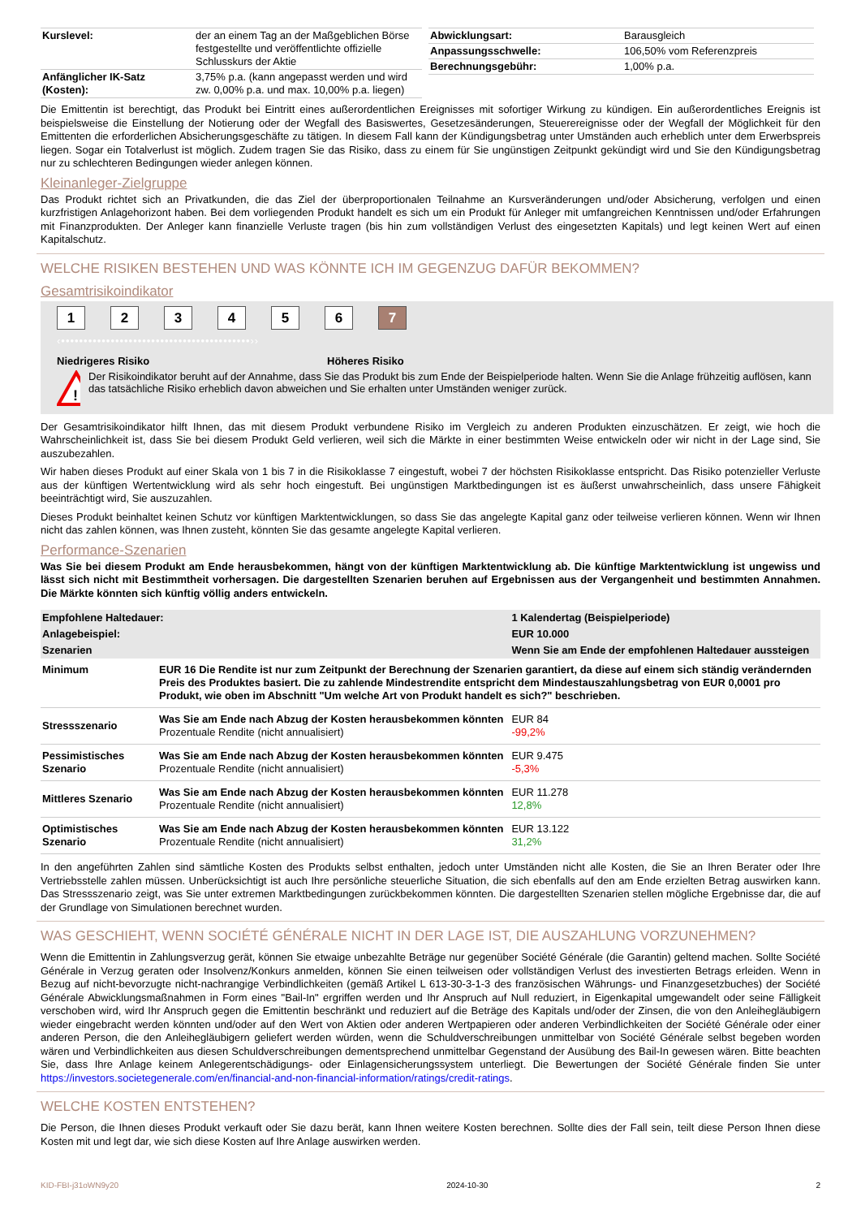| Kurslevel: | der an einem Tag an der Maßgeblichen Börse festgestellte und veröffentlichte offizielle Schlusskurs der Aktie |
| Anfänglicher IK-Satz (Kosten): | 3,75% p.a. (kann angepasst werden und wird zw. 0,00% p.a. und max. 10,00% p.a. liegen) |
| Abwicklungsart: | Barausgleich |
| Anpassungsschwelle: | 106,50% vom Referenzpreis |
| Berechnungsgebühr: | 1,00% p.a. |
Die Emittentin ist berechtigt, das Produkt bei Eintritt eines außerordentlichen Ereignisses mit sofortiger Wirkung zu kündigen. Ein außerordentliches Ereignis ist beispielsweise die Einstellung der Notierung oder der Wegfall des Basiswertes, Gesetzesänderungen, Steuerereignisse oder der Wegfall der Möglichkeit für den Emittenten die erforderlichen Absicherungsgeschäfte zu tätigen. In diesem Fall kann der Kündigungsbetrag unter Umständen auch erheblich unter dem Erwerbspreis liegen. Sogar ein Totalverlust ist möglich. Zudem tragen Sie das Risiko, dass zu einem für Sie ungünstigen Zeitpunkt gekündigt wird und Sie den Kündigungsbetrag nur zu schlechteren Bedingungen wieder anlegen können.
Kleinanleger-Zielgruppe
Das Produkt richtet sich an Privatkunden, die das Ziel der überproportionalen Teilnahme an Kursveränderungen und/oder Absicherung, verfolgen und einen kurzfristigen Anlagehorizont haben. Bei dem vorliegenden Produkt handelt es sich um ein Produkt für Anleger mit umfangreichen Kenntnissen und/oder Erfahrungen mit Finanzprodukten. Der Anleger kann finanzielle Verluste tragen (bis hin zum vollständigen Verlust des eingesetzten Kapitals) und legt keinen Wert auf einen Kapitalschutz.
WELCHE RISIKEN BESTEHEN UND WAS KÖNNTE ICH IM GEGENZUG DAFÜR BEKOMMEN?
Gesamtrisikoindikator
1234567
‹••••••••••••••••••••••••••••••••••••••••••››
Niedrigeres Risiko Höheres Risiko
!
Der Risikoindikator beruht auf der Annahme, dass Sie das Produkt bis zum Ende der Beispielperiode halten. Wenn Sie die Anlage frühzeitig auflösen, kann das tatsächliche Risiko erheblich davon abweichen und Sie erhalten unter Umständen weniger zurück.
Der Gesamtrisikoindikator hilft Ihnen, das mit diesem Produkt verbundene Risiko im Vergleich zu anderen Produkten einzuschätzen. Er zeigt, wie hoch die Wahrscheinlichkeit ist, dass Sie bei diesem Produkt Geld verlieren, weil sich die Märkte in einer bestimmten Weise entwickeln oder wir nicht in der Lage sind, Sie auszubezahlen.
Wir haben dieses Produkt auf einer Skala von 1 bis 7 in die Risikoklasse 7 eingestuft, wobei 7 der höchsten Risikoklasse entspricht. Das Risiko potenzieller Verluste aus der künftigen Wertentwicklung wird als sehr hoch eingestuft. Bei ungünstigen Marktbedingungen ist es äußerst unwahrscheinlich, dass unsere Fähigkeit beeinträchtigt wird, Sie auszuzahlen.
Dieses Produkt beinhaltet keinen Schutz vor künftigen Marktentwicklungen, so dass Sie das angelegte Kapital ganz oder teilweise verlieren können. Wenn wir Ihnen nicht das zahlen können, was Ihnen zusteht, könnten Sie das gesamte angelegte Kapital verlieren.
Performance-Szenarien
Was Sie bei diesem Produkt am Ende herausbekommen, hängt von der künftigen Marktentwicklung ab. Die künftige Marktentwicklung ist ungewiss und lässt sich nicht mit Bestimmtheit vorhersagen. Die dargestellten Szenarien beruhen auf Ergebnissen aus der Vergangenheit und bestimmten Annahmen. Die Märkte könnten sich künftig völlig anders entwickeln.
| Empfohlene Haltedauer: | | 1 Kalendertag (Beispielperiode) |
| --- | --- | --- |
| Anlagebeispiel: | | EUR 10.000 |
| Szenarien | | Wenn Sie am Ende der empfohlenen Haltedauer aussteigen |
| Minimum | EUR 16 Die Rendite ist nur zum Zeitpunkt der Berechnung der Szenarien garantiert, da diese auf einem sich ständig verändernden Preis des Produktes basiert. Die zu zahlende Mindestrendite entspricht dem Mindestauszahlungsbetrag von EUR 0,0001 pro Produkt, wie oben im Abschnitt "Um welche Art von Produkt handelt es sich?" beschrieben. | |
| Stressszenario | Was Sie am Ende nach Abzug der Kosten herausbekommen könnten Prozentuale Rendite (nicht annualisiert) | EUR 84 -99,2% |
| Pessimistisches Szenario | Was Sie am Ende nach Abzug der Kosten herausbekommen könnten Prozentuale Rendite (nicht annualisiert) | EUR 9.475 -5,3% |
| Mittleres Szenario | Was Sie am Ende nach Abzug der Kosten herausbekommen könnten Prozentuale Rendite (nicht annualisiert) | EUR 11.278 12,8% |
| Optimistisches Szenario | Was Sie am Ende nach Abzug der Kosten herausbekommen könnten Prozentuale Rendite (nicht annualisiert) | EUR 13.122 31,2% |
In den angeführten Zahlen sind sämtliche Kosten des Produkts selbst enthalten, jedoch unter Umständen nicht alle Kosten, die Sie an Ihren Berater oder Ihre Vertriebsstelle zahlen müssen. Unberücksichtigt ist auch Ihre persönliche steuerliche Situation, die sich ebenfalls auf den am Ende erzielten Betrag auswirken kann. Das Stressszenario zeigt, was Sie unter extremen Marktbedingungen zurückbekommen könnten. Die dargestellten Szenarien stellen mögliche Ergebnisse dar, die auf der Grundlage von Simulationen berechnet wurden.
WAS GESCHIEHT, WENN SOCIÉTÉ GÉNÉRALE NICHT IN DER LAGE IST, DIE AUSZAHLUNG VORZUNEHMEN?
Wenn die Emittentin in Zahlungsverzug gerät, können Sie etwaige unbezahlte Beträge nur gegenüber Société Générale (die Garantin) geltend machen. Sollte Société Générale in Verzug geraten oder Insolvenz/Konkurs anmelden, können Sie einen teilweisen oder vollständigen Verlust des investierten Betrags erleiden. Wenn in Bezug auf nicht-bevorzugte nicht-nachrangige Verbindlichkeiten (gemäß Artikel L 613-30-3-1-3 des französischen Währungs- und Finanzgesetzbuches) der Société Générale Abwicklungsmaßnahmen in Form eines "Bail-In" ergriffen werden und Ihr Anspruch auf Null reduziert, in Eigenkapital umgewandelt oder seine Fälligkeit verschoben wird, wird Ihr Anspruch gegen die Emittentin beschränkt und reduziert auf die Beträge des Kapitals und/oder der Zinsen, die von den Anleihegläubigern wieder eingebracht werden könnten und/oder auf den Wert von Aktien oder anderen Wertpapieren oder anderen Verbindlichkeiten der Société Générale oder einer anderen Person, die den Anleihegläubigern geliefert werden würden, wenn die Schuldverschreibungen unmittelbar von Société Générale selbst begeben worden wären und Verbindlichkeiten aus diesen Schuldverschreibungen dementsprechend unmittelbar Gegenstand der Ausübung des Bail-In gewesen wären. Bitte beachten Sie, dass Ihre Anlage keinem Anlegerentschädigungs- oder Einlagensicherungssystem unterliegt. Die Bewertungen der Société Générale finden Sie unter https://investors.societegenerale.com/en/financial-and-non-financial-information/ratings/credit-ratings.
WELCHE KOSTEN ENTSTEHEN?
Die Person, die Ihnen dieses Produkt verkauft oder Sie dazu berät, kann Ihnen weitere Kosten berechnen. Sollte dies der Fall sein, teilt diese Person Ihnen diese Kosten mit und legt dar, wie sich diese Kosten auf Ihre Anlage auswirken werden.
KID-FBI-j31oWN9y20 2024-10-30 2